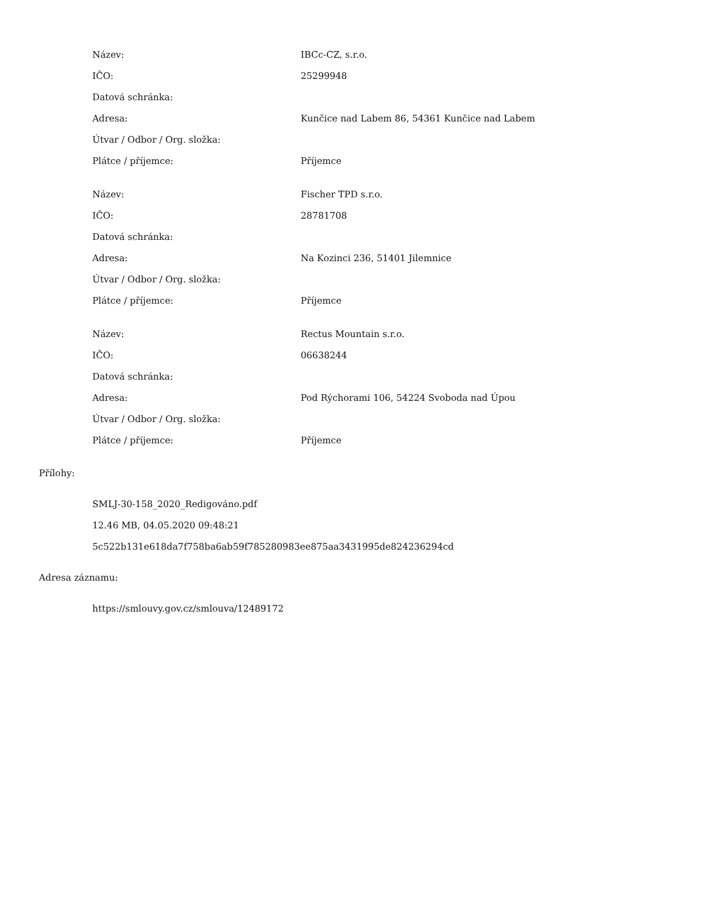| Název: | IBCc-CZ, s.r.o. |
| IČO: | 25299948 |
| Datová schránka: | |
| Adresa: | Kunčice nad Labem 86, 54361 Kunčice nad Labem |
| Útvar / Odbor / Org. složka: | |
| Plátce / příjemce: | Příjemce |
| Název: | Fischer TPD s.r.o. |
| IČO: | 28781708 |
| Datová schránka: | |
| Adresa: | Na Kozinci 236, 51401 Jilemnice |
| Útvar / Odbor / Org. složka: | |
| Plátce / příjemce: | Příjemce |
| Název: | Rectus Mountain s.r.o. |
| IČO: | 06638244 |
| Datová schránka: | |
| Adresa: | Pod Rýchorami 106, 54224 Svoboda nad Úpou |
| Útvar / Odbor / Org. složka: | |
| Plátce / příjemce: | Příjemce |
Přílohy:
SMLJ-30-158_2020_Redigováno.pdf
12.46 MB, 04.05.2020 09:48:21
5c522b131e618da7f758ba6ab59f785280983ee875aa3431995de824236294cd
Adresa záznamu:
https://smlouvy.gov.cz/smlouva/12489172